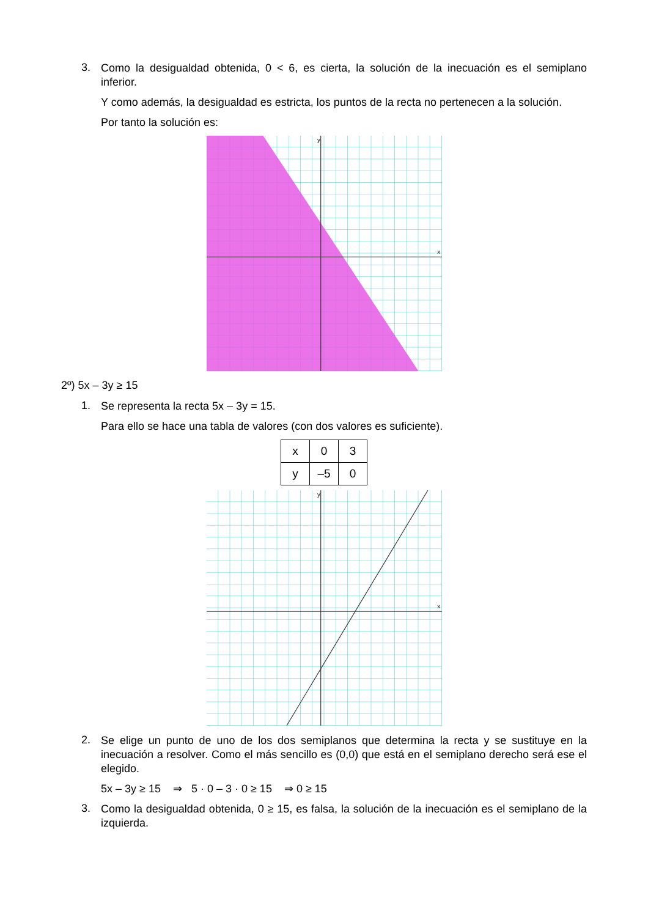3.
Como la desigualdad obtenida, 0 < 6, es cierta, la solución de la inecuación es el semiplano inferior.
Y como además, la desigualdad es estricta, los puntos de la recta no pertenecen a la solución.
Por tanto la solución es:
y
x
2º) 5x – 3y ≥ 15
1.
Se representa la recta 5x – 3y = 15.
Para ello se hace una tabla de valores (con dos valores es suficiente).
| x | 0 | 3 |
| y | –5 | 0 |
y
x
2.
Se elige un punto de uno de los dos semiplanos que determina la recta y se sustituye en la inecuación a resolver. Como el más sencillo es (0,0) que está en el semiplano derecho será ese el elegido.
5x – 3y ≥ 15 ⇒ 5 · 0 – 3 · 0 ≥ 15 ⇒ 0 ≥ 15
3.
Como la desigualdad obtenida, 0 ≥ 15, es falsa, la solución de la inecuación es el semiplano de la izquierda.